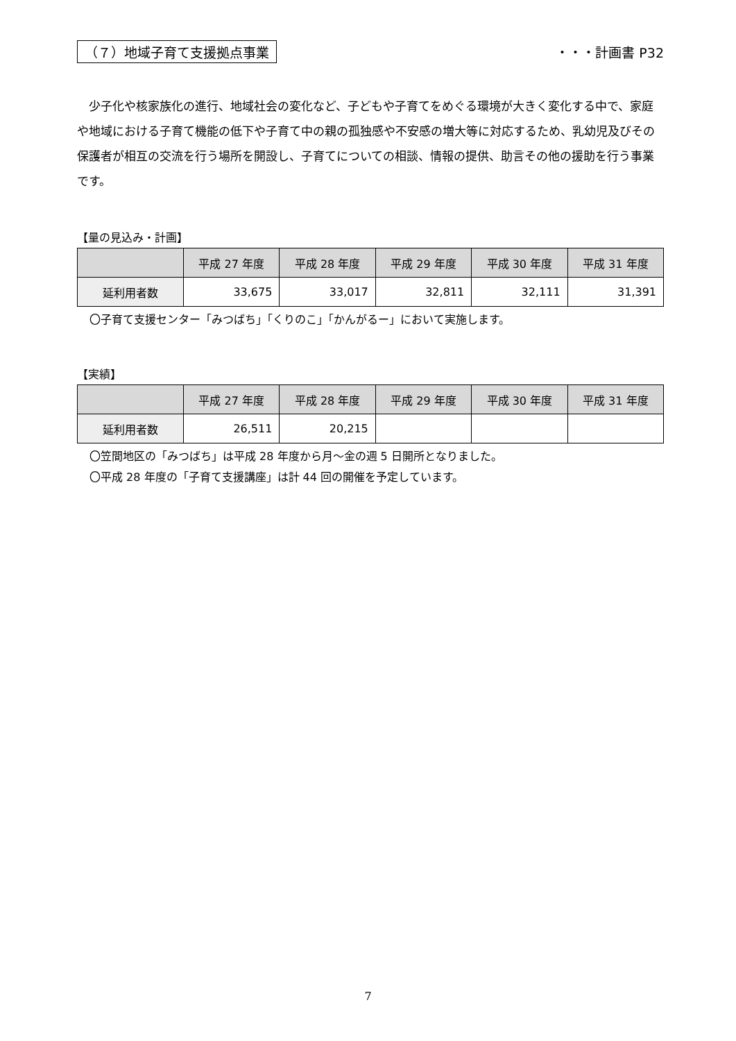（７）地域子育て支援拠点事業 ・・・計画書 P32
少子化や核家族化の進行、地域社会の変化など、子どもや子育てをめぐる環境が大きく変化する中で、家庭や地域における子育て機能の低下や子育て中の親の孤独感や不安感の増大等に対応するため、乳幼児及びその保護者が相互の交流を行う場所を開設し、子育てについての相談、情報の提供、助言その他の援助を行う事業です。
【量の見込み・計画】
| | 平成 27 年度 | 平成 28 年度 | 平成 29 年度 | 平成 30 年度 | 平成 31 年度 |
| --- | --- | --- | --- | --- | --- |
| 延利用者数 | 33,675 | 33,017 | 32,811 | 32,111 | 31,391 |
〇子育て支援センター「みつばち」「くりのこ」「かんがるー」において実施します。
【実績】
| | 平成 27 年度 | 平成 28 年度 | 平成 29 年度 | 平成 30 年度 | 平成 31 年度 |
| --- | --- | --- | --- | --- | --- |
| 延利用者数 | 26,511 | 20,215 | | | |
〇笠間地区の「みつばち」は平成 28 年度から月～金の週 5 日開所となりました。
〇平成 28 年度の「子育て支援講座」は計 44 回の開催を予定しています。
7